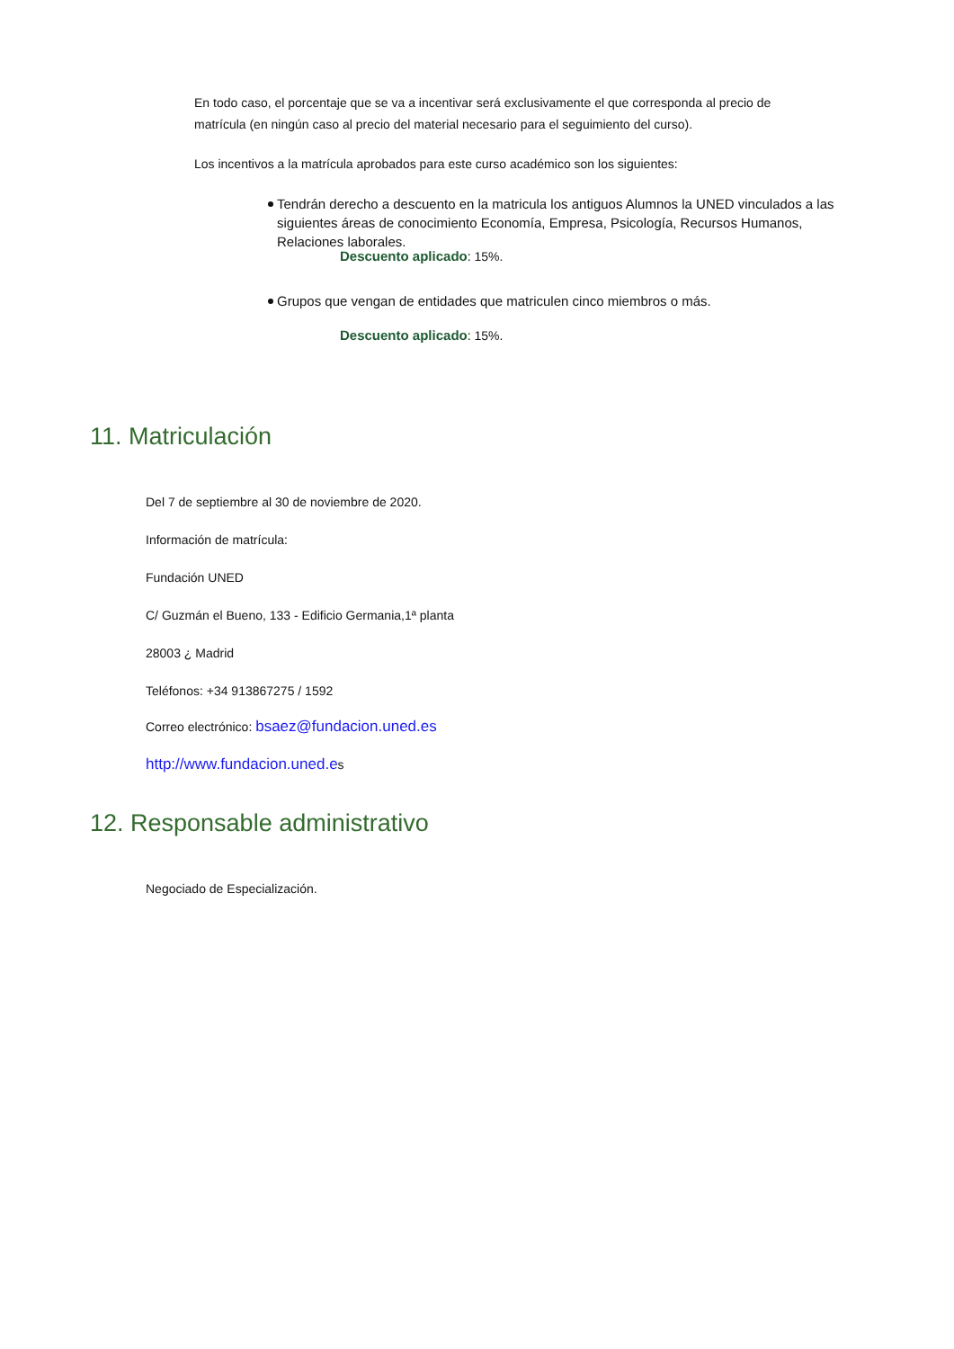En todo caso, el porcentaje que se va a incentivar será exclusivamente el que corresponda al precio de matrícula (en ningún caso al precio del material necesario para el seguimiento del curso).
Los incentivos a la matrícula aprobados para este curso académico son los siguientes:
Tendrán derecho a descuento en la matricula los antiguos Alumnos la UNED vinculados a las siguientes áreas de conocimiento Economía, Empresa, Psicología, Recursos Humanos, Relaciones laborales.
Descuento aplicado: 15%.
Grupos que vengan de entidades que matriculen cinco miembros o más.
Descuento aplicado: 15%.
11. Matriculación
Del 7 de septiembre al 30 de noviembre de 2020.
Información de matrícula:
Fundación UNED
C/ Guzmán el Bueno, 133 - Edificio Germania,1ª planta
28003 ¿ Madrid
Teléfonos: +34 913867275 / 1592
Correo electrónico: bsaez@fundacion.uned.es
http://www.fundacion.uned.es
12. Responsable administrativo
Negociado de Especialización.